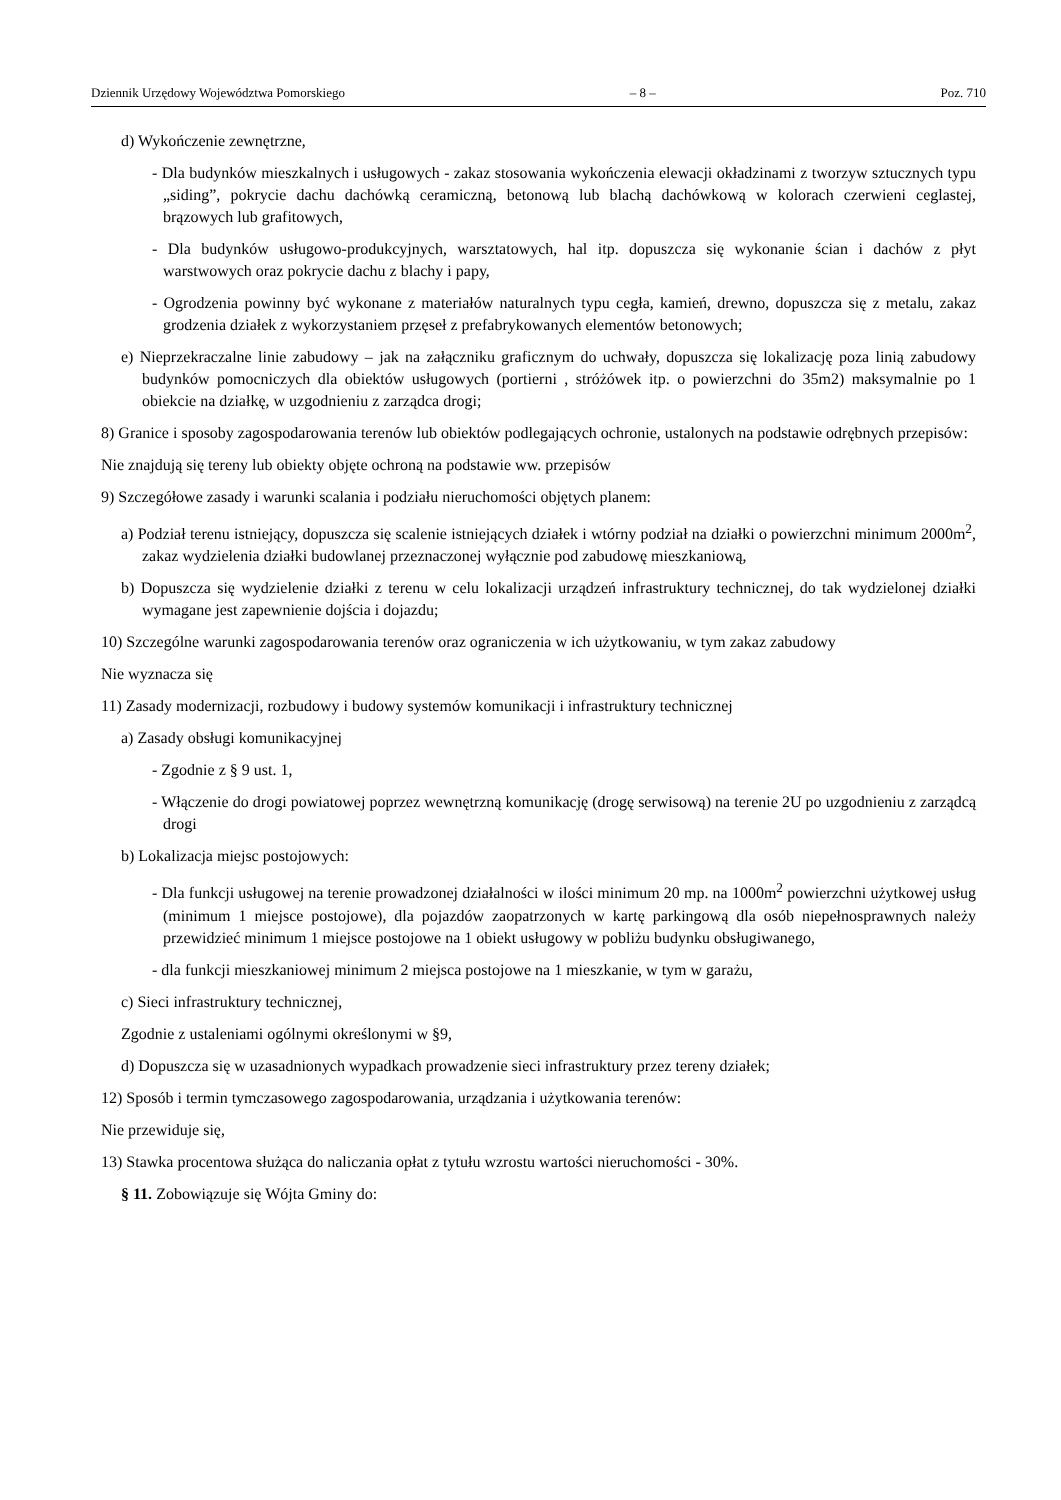Dziennik Urzędowy Województwa Pomorskiego – 8 – Poz. 710
d) Wykończenie zewnętrzne,
- Dla budynków mieszkalnych i usługowych - zakaz stosowania wykończenia elewacji okładzinami z tworzyw sztucznych typu „siding”, pokrycie dachu dachówką ceramiczną, betonową lub blachą dachówkową w kolorach czerwieni ceglastej, brązowych lub grafitowych,
- Dla budynków usługowo-produkcyjnych, warsztatowych, hal itp. dopuszcza się wykonanie ścian i dachów z płyt warstwowych oraz pokrycie dachu z blachy i papy,
- Ogrodzenia powinny być wykonane z materiałów naturalnych typu cegła, kamień, drewno, dopuszcza się z metalu, zakaz grodzenia działek z wykorzystaniem przęseł z prefabrykowanych elementów betonowych;
e) Nieprzekraczalne linie zabudowy – jak na załączniku graficznym do uchwały, dopuszcza się lokalizację poza linią zabudowy budynków pomocniczych dla obiektów usługowych (portierni , stróżówek itp. o powierzchni do 35m2) maksymalnie po 1 obiekcie na działkę, w uzgodnieniu z zarządca drogi;
8) Granice i sposoby zagospodarowania terenów lub obiektów podlegających ochronie, ustalonych na podstawie odrębnych przepisów:
Nie znajdują się tereny lub obiekty objęte ochroną na podstawie ww. przepisów
9) Szczegółowe zasady i warunki scalania i podziału nieruchomości objętych planem:
a) Podział terenu istniejący, dopuszcza się scalenie istniejących działek i wtórny podział na działki o powierzchni minimum 2000m<sup>2</sup>, zakaz wydzielenia działki budowlanej przeznaczonej wyłącznie pod zabudowę mieszkaniową,
b) Dopuszcza się wydzielenie działki z terenu w celu lokalizacji urządzeń infrastruktury technicznej, do tak wydzielonej działki wymagane jest zapewnienie dojścia i dojazdu;
10) Szczególne warunki zagospodarowania terenów oraz ograniczenia w ich użytkowaniu, w tym zakaz zabudowy
Nie wyznacza się
11) Zasady modernizacji, rozbudowy i budowy systemów komunikacji i infrastruktury technicznej
a) Zasady obsługi komunikacyjnej
- Zgodnie z § 9 ust. 1,
- Włączenie do drogi powiatowej poprzez wewnętrzną komunikację (drogę serwisową) na terenie 2U po uzgodnieniu z zarządcą drogi
b) Lokalizacja miejsc postojowych:
- Dla funkcji usługowej na terenie prowadzonej działalności w ilości minimum 20 mp. na 1000m<sup>2</sup> powierzchni użytkowej usług (minimum 1 miejsce postojowe), dla pojazdów zaopatrzonych w kartę parkingową dla osób niepełnosprawnych należy przewidzieć minimum 1 miejsce postojowe na 1 obiekt usługowy w pobliżu budynku obsługiwanego,
- dla funkcji mieszkaniowej minimum 2 miejsca postojowe na 1 mieszkanie, w tym w garażu,
c) Sieci infrastruktury technicznej,
Zgodnie z ustaleniami ogólnymi określonymi w §9,
d) Dopuszcza się w uzasadnionych wypadkach prowadzenie sieci infrastruktury przez tereny działek;
12) Sposób i termin tymczasowego zagospodarowania, urządzania i użytkowania terenów:
Nie przewiduje się,
13) Stawka procentowa służąca do naliczania opłat z tytułu wzrostu wartości nieruchomości - 30%.
§ 11. Zobowiązuje się Wójta Gminy do: